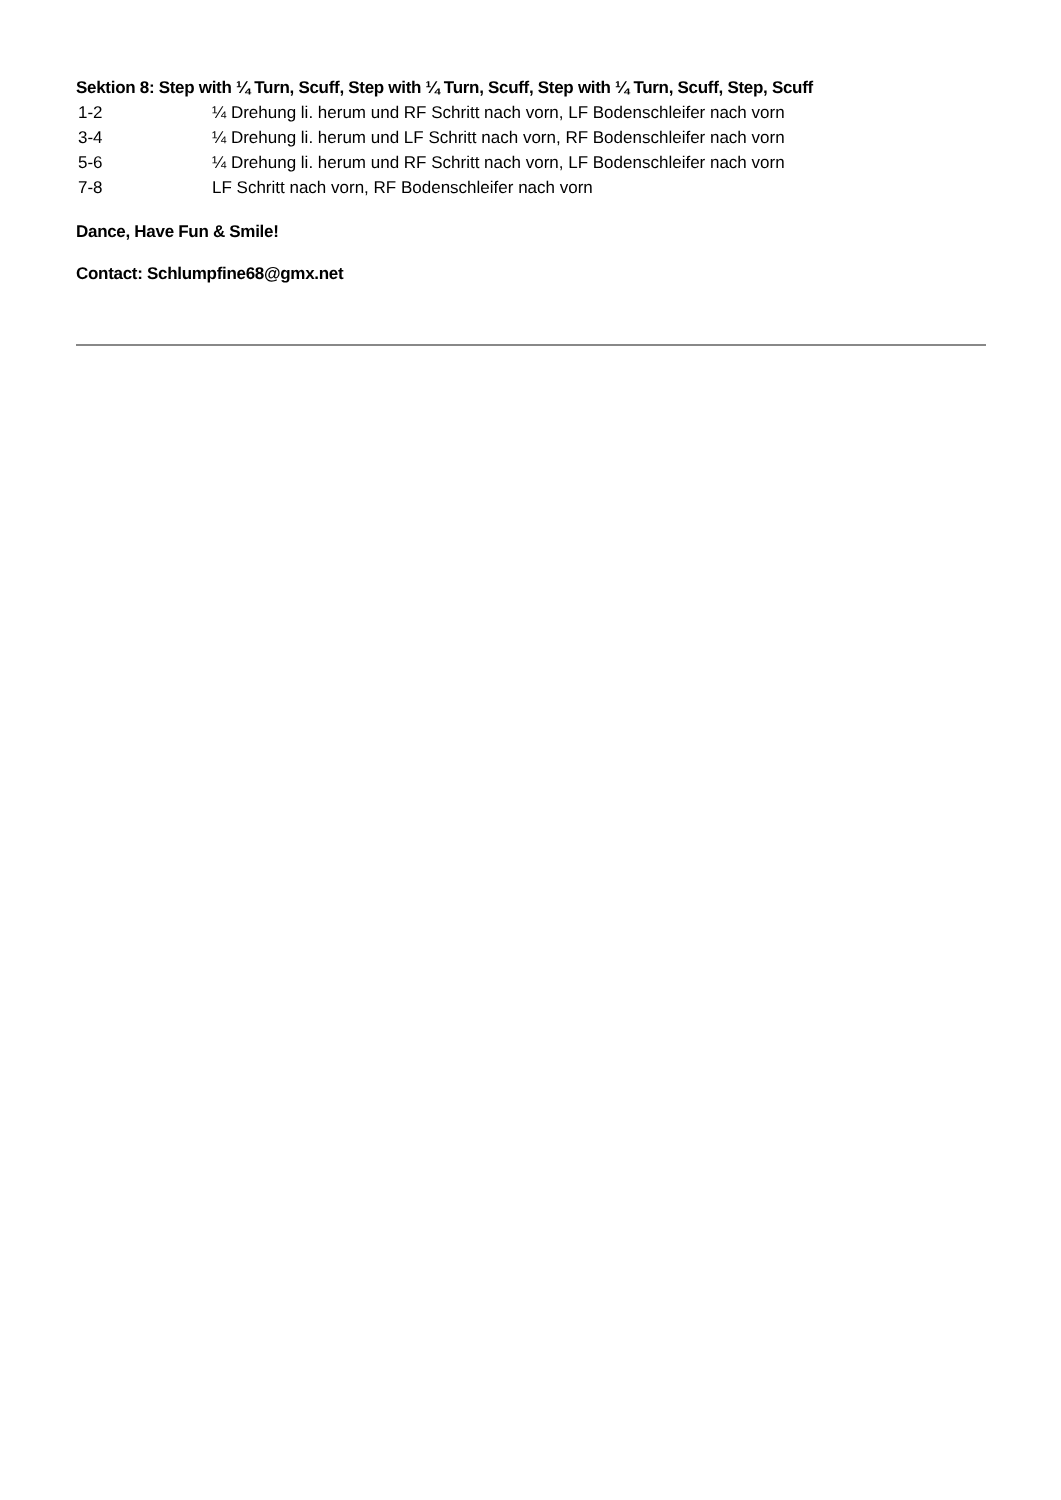Sektion 8: Step with ¼ Turn, Scuff, Step with ¼ Turn, Scuff, Step with ¼ Turn, Scuff, Step, Scuff
| 1-2 | ¼ Drehung li. herum und RF Schritt nach vorn, LF Bodenschleifer nach vorn |
| 3-4 | ¼ Drehung li. herum und LF Schritt nach vorn, RF Bodenschleifer nach vorn |
| 5-6 | ¼ Drehung li. herum und RF Schritt nach vorn, LF Bodenschleifer nach vorn |
| 7-8 | LF Schritt nach vorn, RF Bodenschleifer nach vorn |
Dance, Have Fun & Smile!
Contact: Schlumpfine68@gmx.net